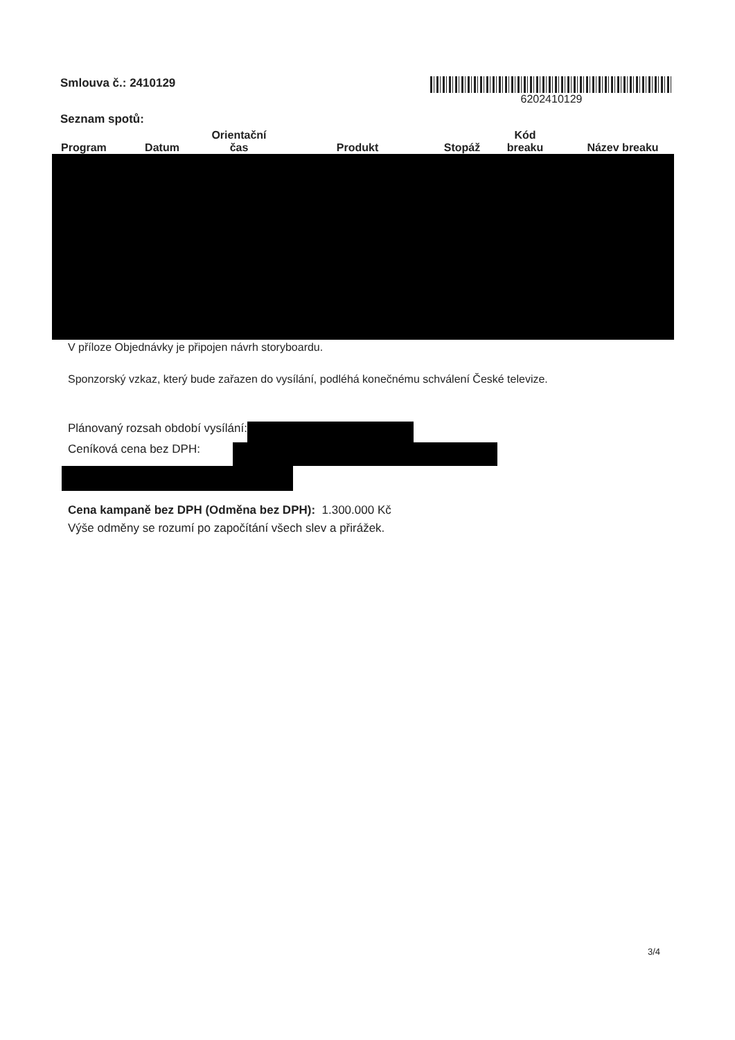Smlouva č.: 2410129 6202410129
Seznam spotů:
| Program | Datum | Orientační čas | Produkt | Stopáž | Kód breaku | Název breaku |
| --- | --- | --- | --- | --- | --- | --- |
V příloze Objednávky je připojen návrh storyboardu.
Sponzorský vzkaz, který bude zařazen do vysílání, podléhá konečnému schválení České televize.
Plánovaný rozsah období vysílání:
Ceníková cena bez DPH:
Cena kampaně bez DPH (Odměna bez DPH): 1.300.000 Kč
Výše odměny se rozumí po započítání všech slev a přirážek.
3/4